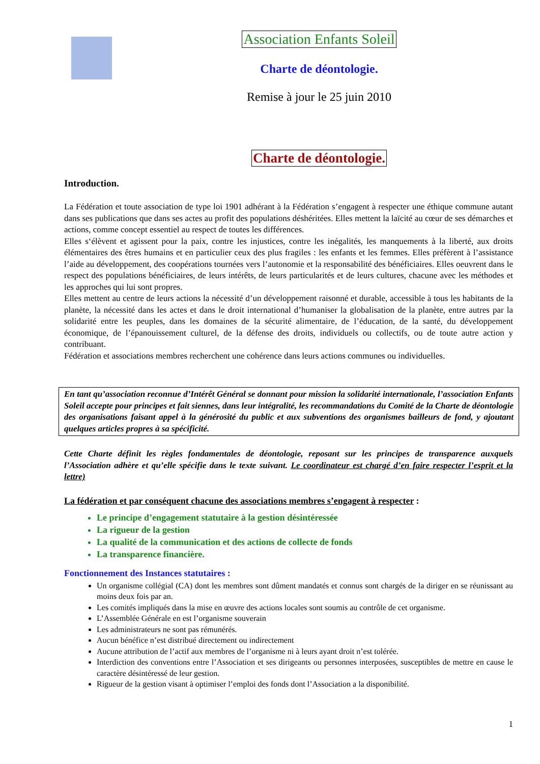Association Enfants Soleil
Charte de déontologie.
Remise à jour le 25 juin 2010
Charte de déontologie.
Introduction.
La Fédération et toute association de type loi 1901 adhérant à la Fédération s’engagent à respecter une éthique commune autant dans ses publications que dans ses actes au profit des populations déshéritées. Elles mettent la laïcité au cœur de ses démarches et actions, comme concept essentiel au respect de toutes les différences.
Elles s‘élèvent et agissent pour la paix, contre les injustices, contre les inégalités, les manquements à la liberté, aux droits élémentaires des êtres humains et en particulier ceux des plus fragiles : les enfants et les femmes. Elles préfèrent à l’assistance l’aide au développement, des coopérations tournées vers l’autonomie et la responsabilité des bénéficiaires. Elles oeuvrent dans le respect des populations bénéficiaires, de leurs intérêts, de leurs particularités et de leurs cultures, chacune avec les méthodes et les approches qui lui sont propres.
Elles mettent au centre de leurs actions la nécessité d’un développement raisonné et durable, accessible à tous les habitants de la planète, la nécessité dans les actes et dans le droit international d’humaniser la globalisation de la planète, entre autres par la solidarité entre les peuples, dans les domaines de la sécurité alimentaire, de l’éducation, de la santé, du développement économique, de l’épanouissement culturel, de la défense des droits, individuels ou collectifs, ou de toute autre action y contribuant.
Fédération et associations membres recherchent une cohérence dans leurs actions communes ou individuelles.
En tant qu’association reconnue d’Intérêt Général se donnant pour mission la solidarité internationale, l’association Enfants Soleil accepte pour principes et fait siennes, dans leur intégralité, les recommandations du Comité de la Charte de déontologie des organisations faisant appel à la générosité du public et aux subventions des organismes bailleurs de fond, y ajoutant quelques articles propres à sa spécificité.
Cette Charte définit les règles fondamentales de déontologie, reposant sur les principes de transparence auxquels l’Association adhère et qu’elle spécifie dans le texte suivant. Le coordinateur est chargé d’en faire respecter l’esprit et la lettre)
La fédération et par conséquent chacune des associations membres s’engagent à respecter :
Le principe d’engagement statutaire à la gestion désintéressée
La rigueur de la gestion
La qualité de la communication et des actions de collecte de fonds
La transparence financière.
Fonctionnement des Instances statutaires :
Un organisme collégial (CA) dont les membres sont dûment mandatés et connus sont chargés de la diriger en se réunissant au moins deux fois par an.
Les comités impliqués dans la mise en œuvre des actions locales sont soumis au contrôle de cet organisme.
L’Assemblée Générale en est l’organisme souverain
Les administrateurs ne sont pas rémunérés.
Aucun bénéfice n’est distribué directement ou indirectement
Aucune attribution de l’actif aux membres de l’organisme ni à leurs ayant droit n’est tolérée.
Interdiction des conventions entre l’Association et ses dirigeants ou personnes interposées, susceptibles de mettre en cause le caractère désintéressé de leur gestion.
Rigueur de la gestion visant à optimiser l’emploi des fonds dont l’Association a la disponibilité.
1